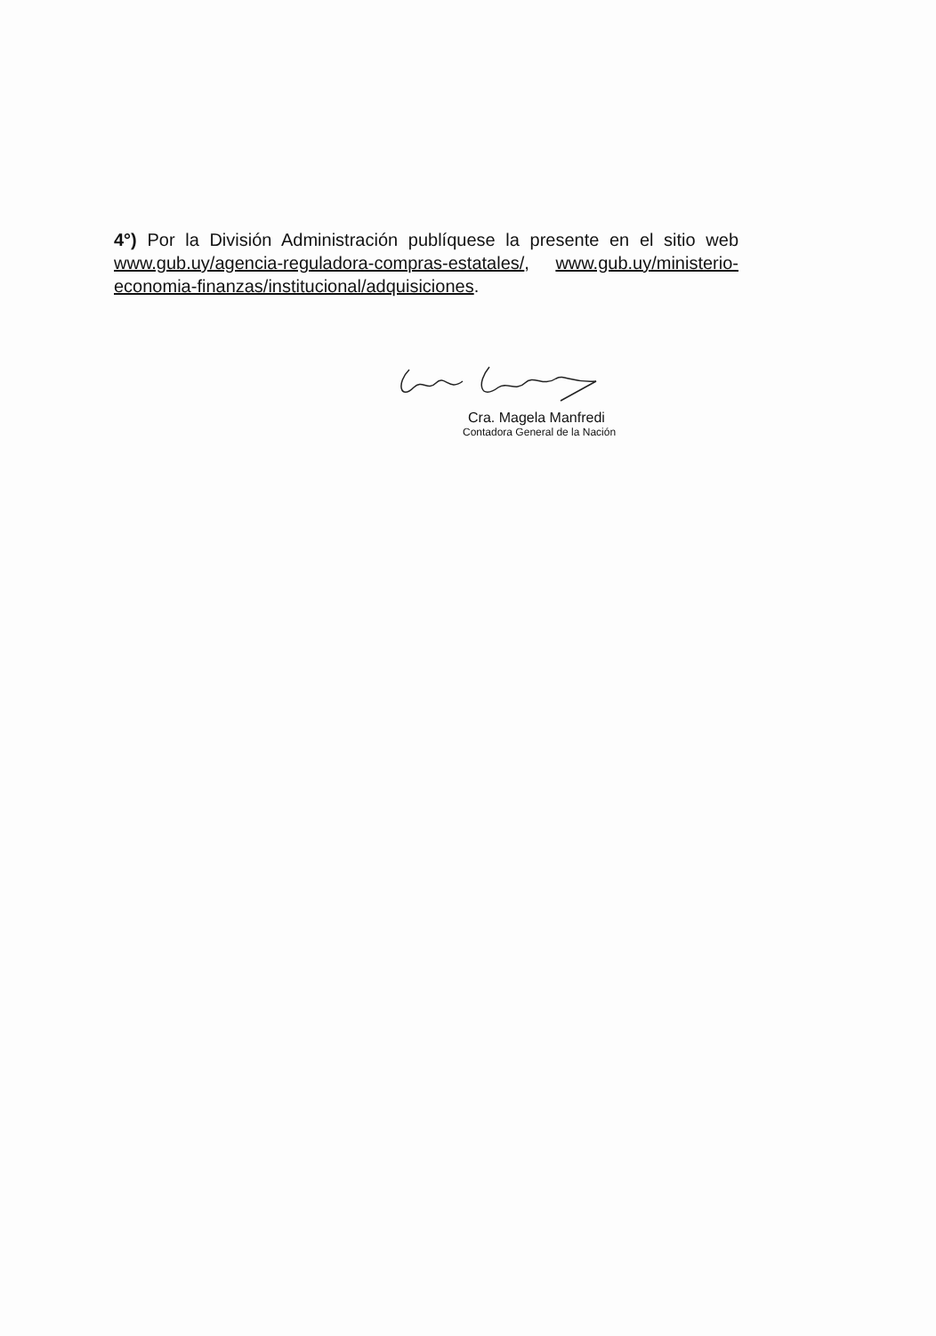4°) Por la División Administración publíquese la presente en el sitio web www.gub.uy/agencia-reguladora-compras-estatales/, www.gub.uy/ministerio-economia-finanzas/institucional/adquisiciones.
Cra. Magela Manfredi
Contadora General de la Nación